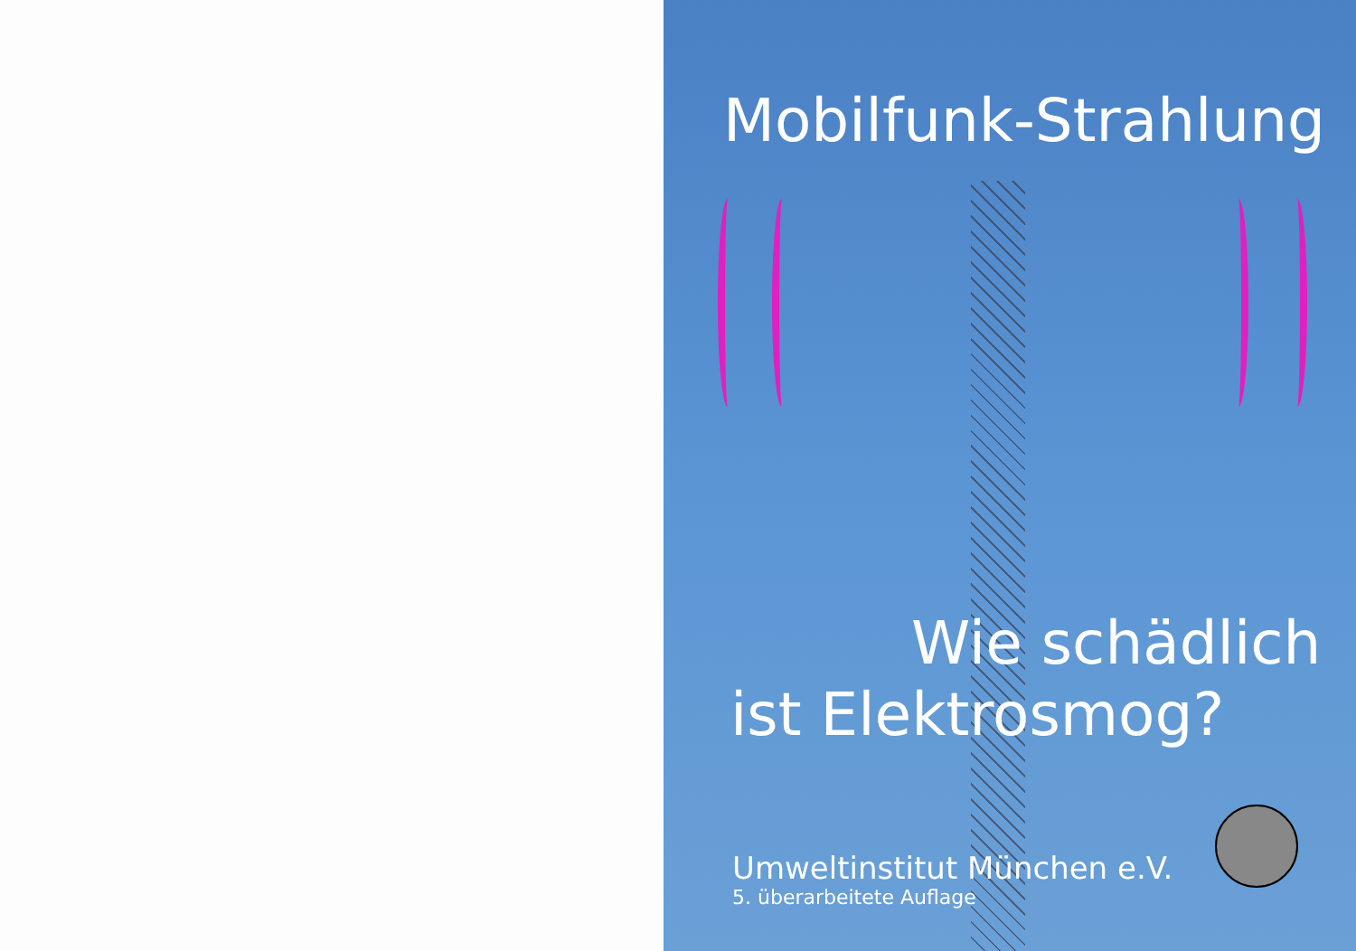Mobilfunk-Strahlung
Wie schädlich
ist Elektrosmog?
Umweltinstitut München e.V.
5. überarbeitete Auflage